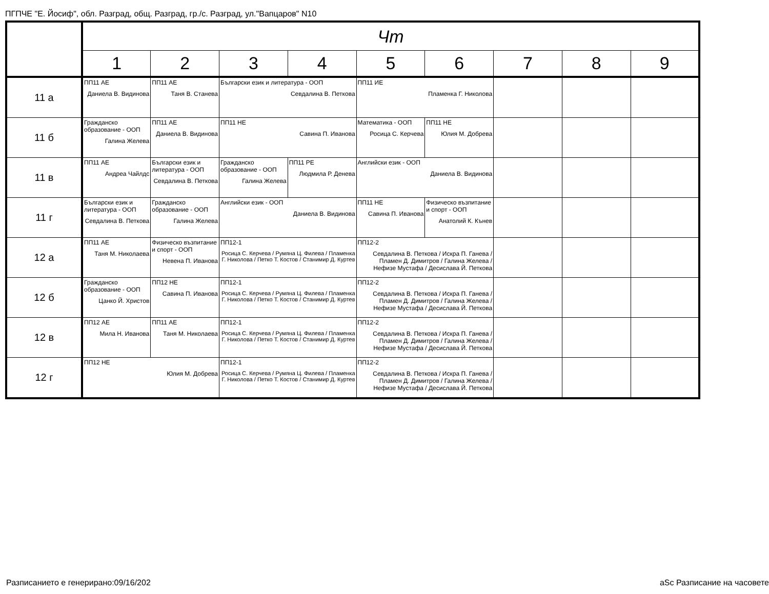ПГПЧЕ "Е. Йосиф", обл. Разград, общ. Разград, гр./с. Разград, ул."Вапцаров" N10
| | Чт | | | | | | | | |
| --- | --- | --- | --- | --- | --- | --- | --- | --- | --- |
| | 1 | 2 | 3 | 4 | 5 | 6 | 7 | 8 | 9 |
| 11 а | ПП11 АЕ Даниела В. Видинова | ПП11 АЕ Таня В. Станева | Български език и литература - ООП Севдалина В. Петкова | | ПП11 ИЕ Пламенка Г. Николова | | | | |
| 11 б | Гражданско образование - ООП Галина Желева | ПП11 АЕ Даниела В. Видинова | ПП11 НЕ Савина П. Иванова | | Математика - ООП Росица С. Керчева | ПП11 НЕ Юлия М. Добрева | | | |
| 11 в | ПП11 АЕ Андреа Чайлдс | Български език и литература - ООП Севдалина В. Петкова | Гражданско образование - ООП Галина Желева | ПП11 РЕ Людмила Р. Денева | Английски език - ООП Даниела В. Видинова | | | | |
| 11 г | Български език и литература - ООП Севдалина В. Петкова | Гражданско образование - ООП Галина Желева | Английски език - ООП Даниела В. Видинова | | ПП11 НЕ Савина П. Иванова | Физическо възпитание и спорт - ООП Анатолий К. Кънев | | | |
| 12 а | ПП11 АЕ Таня М. Николаева | Физическо възпитание и спорт - ООП Невена П. Иванова | ПП12-1 Росица С. Керчева / Румяна Ц. Филева / Пламенка Г. Николова / Петко Т. Костов / Станимир Д. Куртев | | ПП12-2 Севдалина В. Петкова / Искра П. Ганева / Пламен Д. Димитров / Галина Желева / Нефизе Мустафа / Десислава Й. Петкова | | | | |
| 12 б | Гражданско образование - ООП Цанко Й. Христов | ПП12 НЕ Савина П. Иванова | ПП12-1 Росица С. Керчева / Румяна Ц. Филева / Пламенка Г. Николова / Петко Т. Костов / Станимир Д. Куртев | | ПП12-2 Севдалина В. Петкова / Искра П. Ганева / Пламен Д. Димитров / Галина Желева / Нефизе Мустафа / Десислава Й. Петкова | | | | |
| 12 в | ПП12 АЕ Мила Н. Иванова | ПП11 АЕ Таня М. Николаева | ПП12-1 Росица С. Керчева / Румяна Ц. Филева / Пламенка Г. Николова / Петко Т. Костов / Станимир Д. Куртев | | ПП12-2 Севдалина В. Петкова / Искра П. Ганева / Пламен Д. Димитров / Галина Желева / Нефизе Мустафа / Десислава Й. Петкова | | | | |
| 12 г | ПП12 НЕ Юлия М. Добрева | | ПП12-1 Росица С. Керчева / Румяна Ц. Филева / Пламенка Г. Николова / Петко Т. Костов / Станимир Д. Куртев | | ПП12-2 Севдалина В. Петкова / Искра П. Ганева / Пламен Д. Димитров / Галина Желева / Нефизе Мустафа / Десислава Й. Петкова | | | | |
Разписанието е генерирано:09/16/202
aSc Разписание на часовете